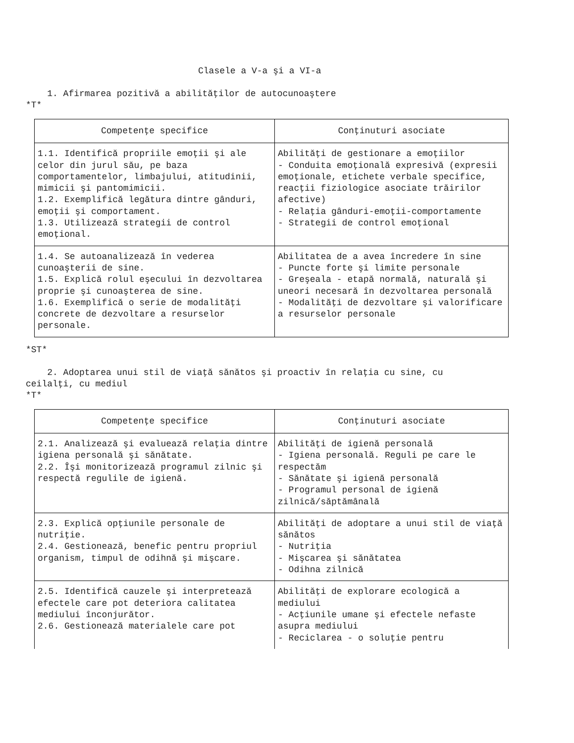Clasele a V-a şi a VI-a
1. Afirmarea pozitivă a abilităţilor de autocunoaştere
*T*
| Competenţe specifice | Conţinuturi asociate |
| --- | --- |
| 1.1. Identifică propriile emoţii şi ale celor din jurul său, pe baza comportamentelor, limbajului, atitudinii, mimicii şi pantomimicii. 1.2. Exemplifică legătura dintre gânduri, emoţii şi comportament. 1.3. Utilizează strategii de control emoţional. | Abilităţi de gestionare a emoţiilor - Conduita emoţională expresivă (expresii emoţionale, etichete verbale specifice, reacţii fiziologice asociate trăirilor afective) - Relaţia gânduri-emoţii-comportamente - Strategii de control emoţional |
| 1.4. Se autoanalizează în vederea cunoaşterii de sine. 1.5. Explică rolul eşecului în dezvoltarea proprie şi cunoaşterea de sine. 1.6. Exemplifică o serie de modalităţi concrete de dezvoltare a resurselor personale. | Abilitatea de a avea încredere în sine - Puncte forte şi limite personale - Greşeala - etapă normală, naturală şi uneori necesară în dezvoltarea personală - Modalităţi de dezvoltare şi valorificare a resurselor personale |
*ST*
2. Adoptarea unui stil de viaţă sănătos şi proactiv în relaţia cu sine, cu ceilalţi, cu mediul
*T*
| Competenţe specifice | Conţinuturi asociate |
| --- | --- |
| 2.1. Analizează şi evaluează relaţia dintre igiena personală şi sănătate. 2.2. Îşi monitorizează programul zilnic şi respectă regulile de igienă. | Abilităţi de igienă personală - Igiena personală. Reguli pe care le respectăm - Sănătate şi igienă personală - Programul personal de igienă zilnică/săptămânală |
| 2.3. Explică opţiunile personale de nutriţie. 2.4. Gestionează, benefic pentru propriul organism, timpul de odihnă şi mişcare. | Abilităţi de adoptare a unui stil de viaţă sănătos - Nutriţia - Mişcarea şi sănătatea - Odihna zilnică |
| 2.5. Identifică cauzele şi interpretează efectele care pot deteriora calitatea mediului înconjurător. 2.6. Gestionează materialele care pot | Abilităţi de explorare ecologică a mediului - Acţiunile umane şi efectele nefaste asupra mediului - Reciclarea - o soluţie pentru |